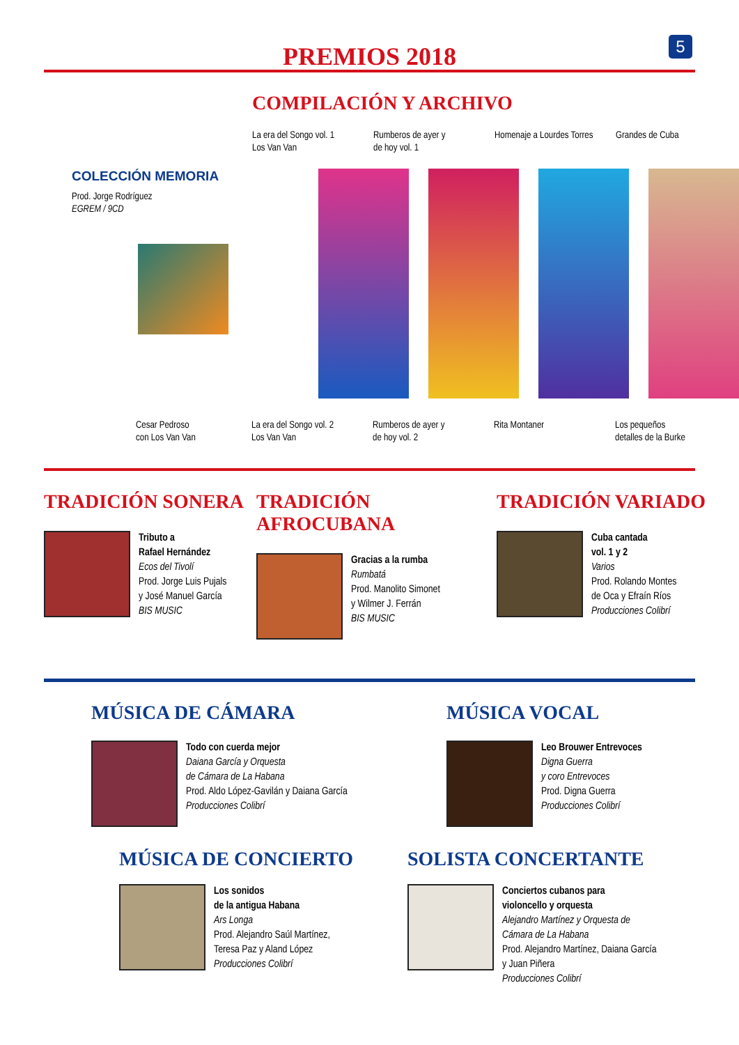5
PREMIOS 2018
COMPILACIÓN Y ARCHIVO
La era del Songo vol. 1
Los Van Van
Rumberos de ayer y
de hoy vol. 1
Homenaje a Lourdes Torres
Grandes de Cuba
COLECCIÓN MEMORIA
Prod. Jorge Rodríguez
EGREM / 9CD
Cesar Pedroso
con Los Van Van
La era del Songo vol. 2
Los Van Van
Rumberos de ayer y
de hoy vol. 2
Rita Montaner Los pequeños
detalles de la Burke
TRADICIÓN SONERA
Tributo a
Rafael Hernández
Ecos del Tivolí
Prod. Jorge Luis Pujals
y José Manuel García
BIS MUSIC
TRADICIÓN AFROCUBANA
Gracias a la rumba
Rumbatá
Prod. Manolito Simonet
y Wilmer J. Ferrán
BIS MUSIC
TRADICIÓN VARIADO
Cuba cantada
vol. 1 y 2
Varios
Prod. Rolando Montes
de Oca y Efraín Ríos
Producciones Colibrí
MÚSICA DE CÁMARA
Todo con cuerda mejor
Daiana García y Orquesta
de Cámara de La Habana
Prod. Aldo López-Gavilán y Daiana García
Producciones Colibrí
MÚSICA VOCAL
Leo Brouwer Entrevoces
Digna Guerra
y coro Entrevoces
Prod. Digna Guerra
Producciones Colibrí
MÚSICA DE CONCIERTO
Los sonidos
de la antigua Habana
Ars Longa
Prod. Alejandro Saúl Martínez,
Teresa Paz y Aland López
Producciones Colibrí
SOLISTA CONCERTANTE
Conciertos cubanos para
violoncello y orquesta
Alejandro Martínez y Orquesta de
Cámara de La Habana
Prod. Alejandro Martínez, Daiana García
y Juan Piñera
Producciones Colibrí